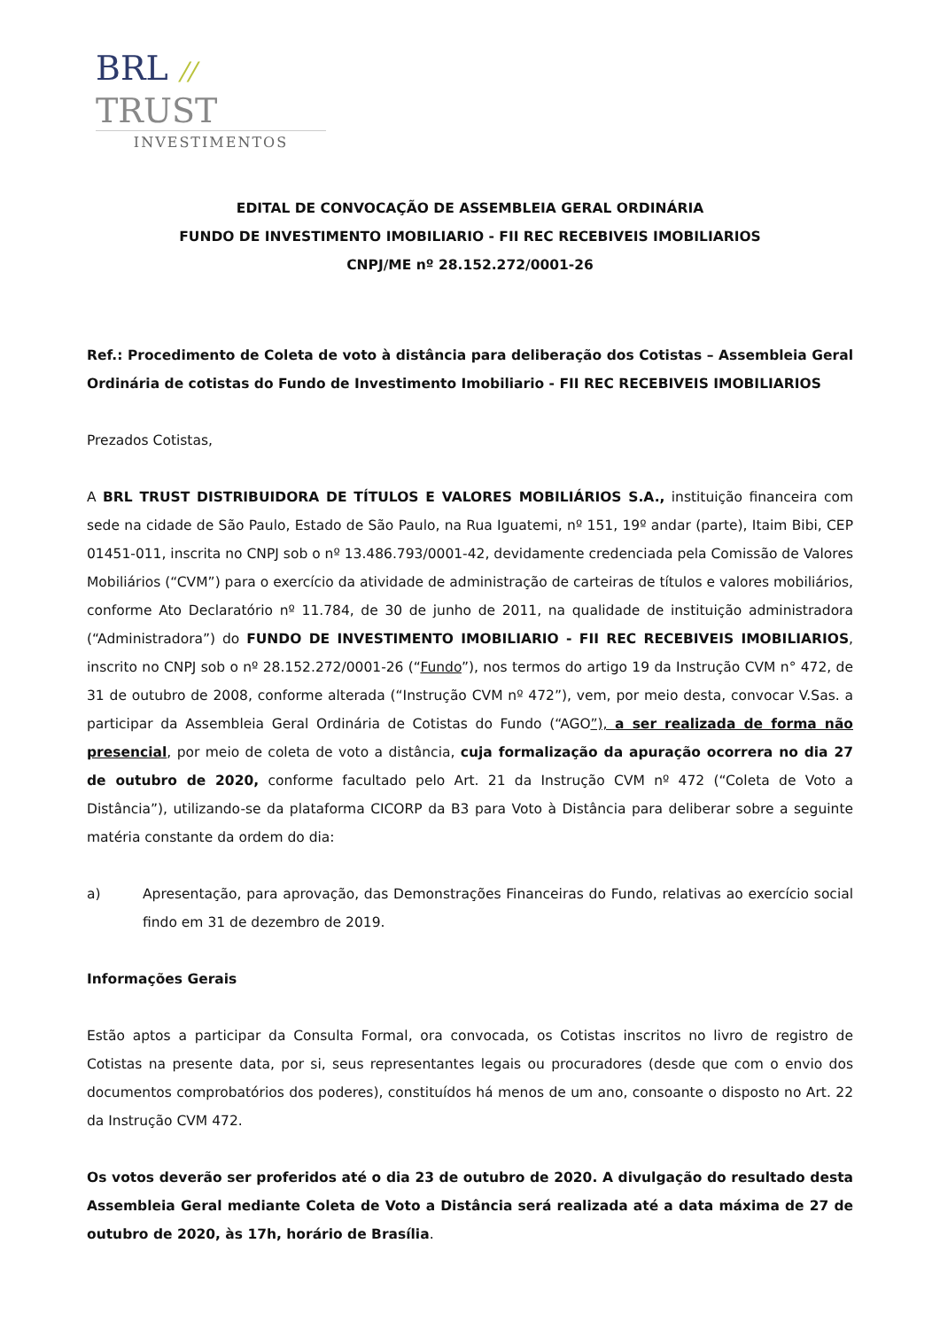BRL // TRUST
INVESTIMENTOS
EDITAL DE CONVOCAÇÃO DE ASSEMBLEIA GERAL ORDINÁRIA
FUNDO DE INVESTIMENTO IMOBILIARIO - FII REC RECEBIVEIS IMOBILIARIOS
CNPJ/ME nº 28.152.272/0001-26
Ref.: Procedimento de Coleta de voto à distância para deliberação dos Cotistas – Assembleia Geral Ordinária de cotistas do Fundo de Investimento Imobiliario - FII REC RECEBIVEIS IMOBILIARIOS
Prezados Cotistas,
A BRL TRUST DISTRIBUIDORA DE TÍTULOS E VALORES MOBILIÁRIOS S.A., instituição financeira com sede na cidade de São Paulo, Estado de São Paulo, na Rua Iguatemi, nº 151, 19º andar (parte), Itaim Bibi, CEP 01451-011, inscrita no CNPJ sob o nº 13.486.793/0001-42, devidamente credenciada pela Comissão de Valores Mobiliários (“CVM”) para o exercício da atividade de administração de carteiras de títulos e valores mobiliários, conforme Ato Declaratório nº 11.784, de 30 de junho de 2011, na qualidade de instituição administradora (“Administradora”) do FUNDO DE INVESTIMENTO IMOBILIARIO - FII REC RECEBIVEIS IMOBILIARIOS, inscrito no CNPJ sob o nº 28.152.272/0001-26 (“Fundo”), nos termos do artigo 19 da Instrução CVM n° 472, de 31 de outubro de 2008, conforme alterada (“Instrução CVM nº 472”), vem, por meio desta, convocar V.Sas. a participar da Assembleia Geral Ordinária de Cotistas do Fundo (“AGO”), a ser realizada de forma não presencial, por meio de coleta de voto a distância, cuja formalização da apuração ocorrera no dia 27 de outubro de 2020, conforme facultado pelo Art. 21 da Instrução CVM nº 472 (“Coleta de Voto a Distância”), utilizando-se da plataforma CICORP da B3 para Voto à Distância para deliberar sobre a seguinte matéria constante da ordem do dia:
a) Apresentação, para aprovação, das Demonstrações Financeiras do Fundo, relativas ao exercício social findo em 31 de dezembro de 2019.
Informações Gerais
Estão aptos a participar da Consulta Formal, ora convocada, os Cotistas inscritos no livro de registro de Cotistas na presente data, por si, seus representantes legais ou procuradores (desde que com o envio dos documentos comprobatórios dos poderes), constituídos há menos de um ano, consoante o disposto no Art. 22 da Instrução CVM 472.
Os votos deverão ser proferidos até o dia 23 de outubro de 2020. A divulgação do resultado desta Assembleia Geral mediante Coleta de Voto a Distância será realizada até a data máxima de 27 de outubro de 2020, às 17h, horário de Brasília.